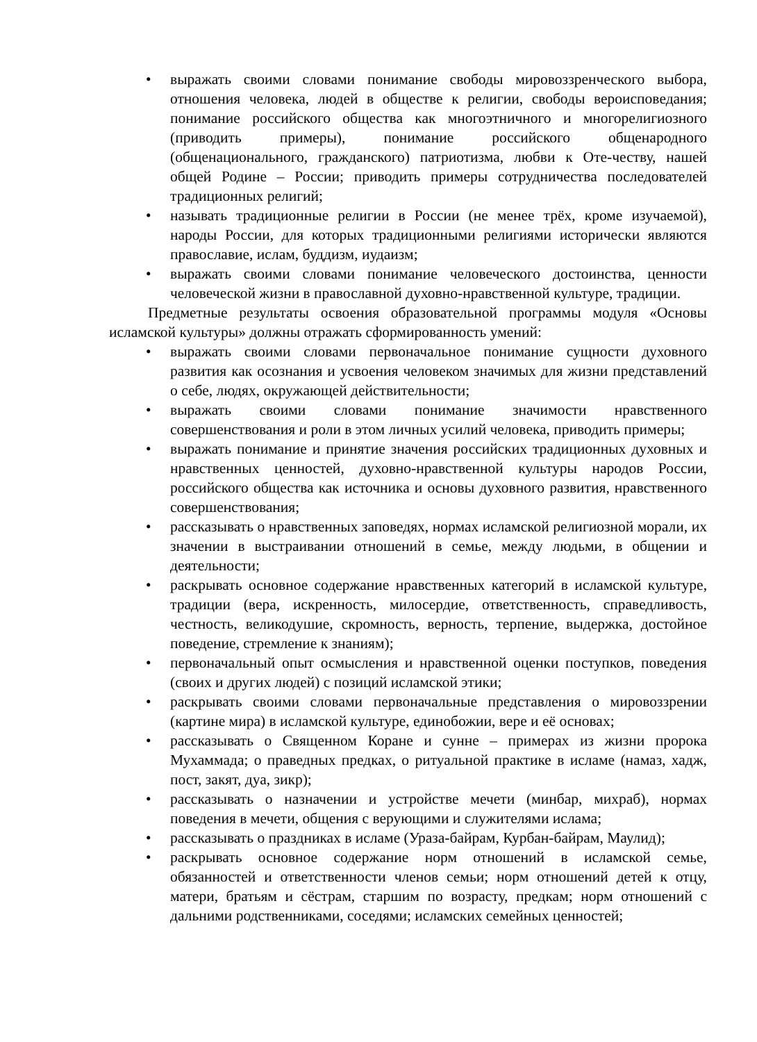• выражать своими словами понимание свободы мировоззренческого выбора, отношения человека, людей в обществе к религии, свободы вероисповедания; понимание российского общества как многоэтничного и многорелигиозного (приводить примеры), понимание российского общенародного (общенационального, гражданского) патриотизма, любви к Оте-честву, нашей общей Родине – России; приводить примеры сотрудничества последователей традиционных религий;
• называть традиционные религии в России (не менее трёх, кроме изучаемой), народы России, для которых традиционными религиями исторически являются православие, ислам, буддизм, иудаизм;
• выражать своими словами понимание человеческого достоинства, ценности человеческой жизни в православной духовно-нравственной культуре, традиции.
Предметные результаты освоения образовательной программы модуля «Основы исламской культуры» должны отражать сформированность умений:
• выражать своими словами первоначальное понимание сущности духовного развития как осознания и усвоения человеком значимых для жизни представлений о себе, людях, окружающей действительности;
• выражать своими словами понимание значимости нравственного совершенствования и роли в этом личных усилий человека, приводить примеры;
• выражать понимание и принятие значения российских традиционных духовных и нравственных ценностей, духовно-нравственной культуры народов России, российского общества как источника и основы духовного развития, нравственного совершенствования;
• рассказывать о нравственных заповедях, нормах исламской религиозной морали, их значении в выстраивании отношений в семье, между людьми, в общении и деятельности;
• раскрывать основное содержание нравственных категорий в исламской культуре, традиции (вера, искренность, милосердие, ответственность, справедливость, честность, великодушие, скромность, верность, терпение, выдержка, достойное поведение, стремление к знаниям);
• первоначальный опыт осмысления и нравственной оценки поступков, поведения (своих и других людей) с позиций исламской этики;
• раскрывать своими словами первоначальные представления о мировоззрении (картине мира) в исламской культуре, единобожии, вере и её основах;
• рассказывать о Священном Коране и сунне – примерах из жизни пророка Мухаммада; о праведных предках, о ритуальной практике в исламе (намаз, хадж, пост, закят, дуа, зикр);
• рассказывать о назначении и устройстве мечети (минбар, михраб), нормах поведения в мечети, общения с верующими и служителями ислама;
• рассказывать о праздниках в исламе (Ураза-байрам, Курбан-байрам, Маулид);
• раскрывать основное содержание норм отношений в исламской семье, обязанностей и ответственности членов семьи; норм отношений детей к отцу, матери, братьям и сёстрам, старшим по возрасту, предкам; норм отношений с дальними родственниками, соседями; исламских семейных ценностей;